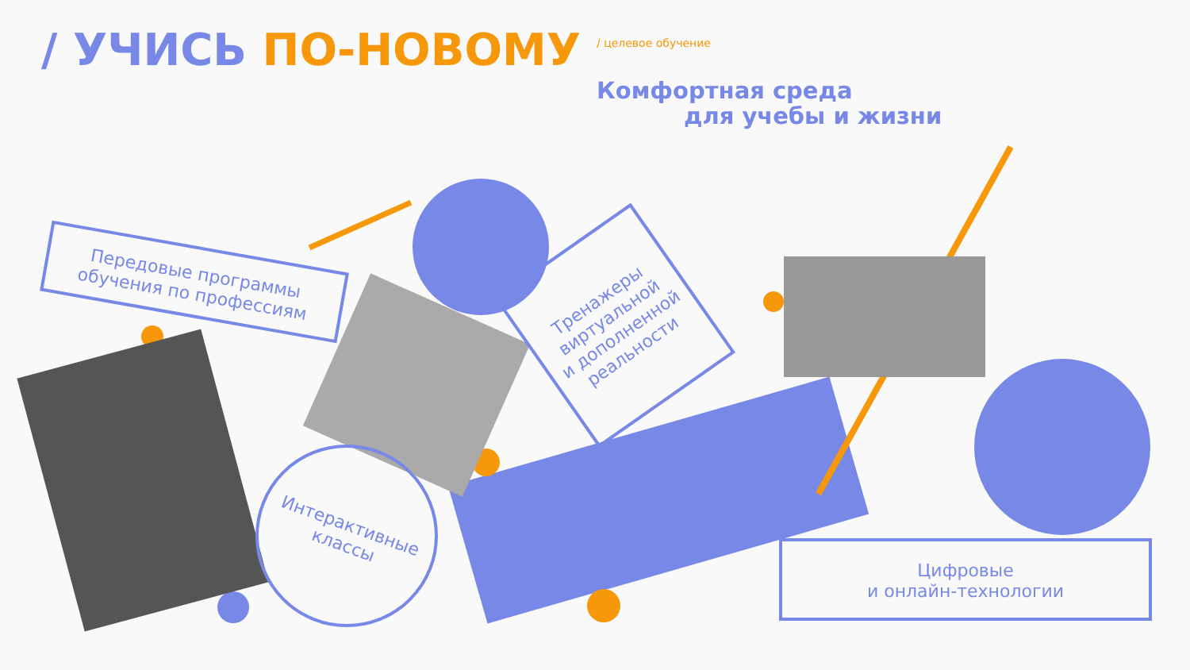/ УЧИСЬ ПО-НОВОМУ / целевое обучение
Комфортная среда
для учебы и жизни
Передовые программы
обучения по профессиям
Тренажеры
виртуальной
и дополненной
реальности
Интерактивные
классы
Цифровые
и онлайн-технологии